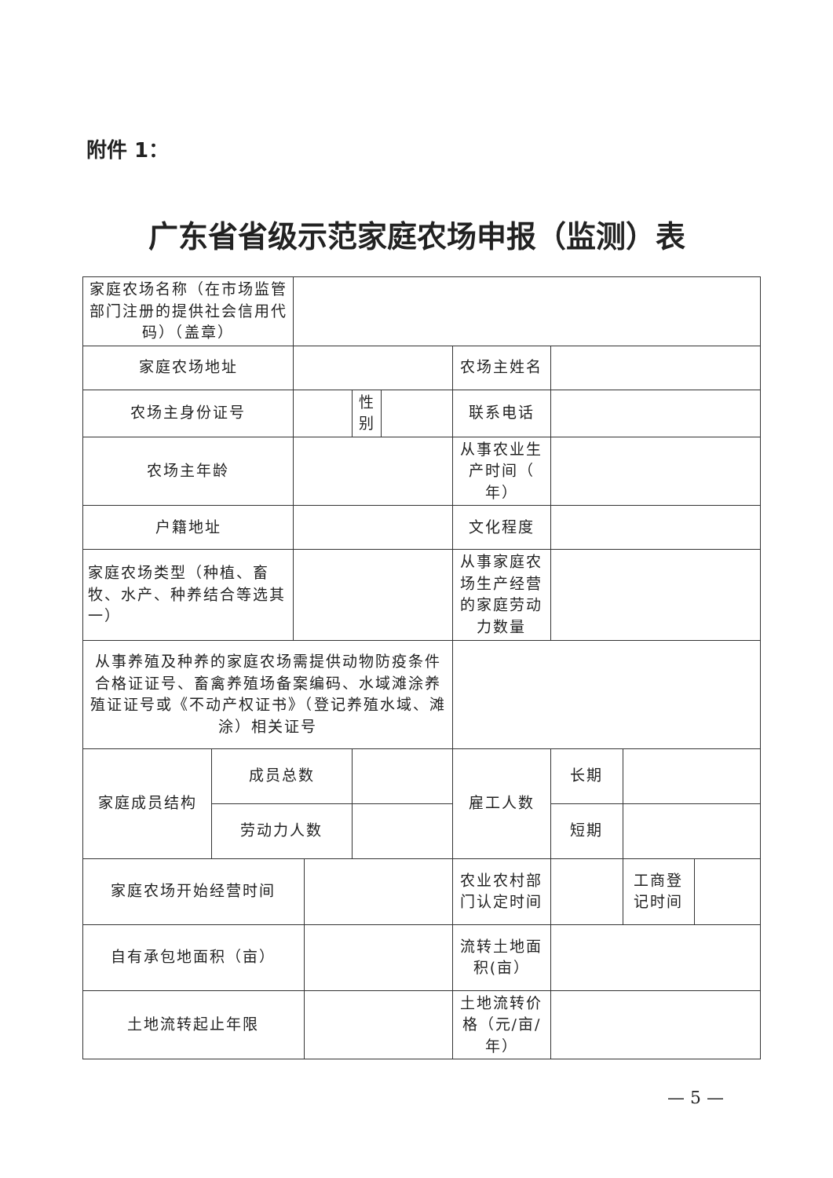附件 1：
广东省省级示范家庭农场申报（监测）表
| 家庭农场名称（在市场监管部门注册的提供社会信用代码）（盖章） | | | | | | | | | |
| 家庭农场地址 | | | | | | 农场主姓名 | | | |
| 农场主身份证号 | | | | 性别 | | 联系电话 | | | |
| 农场主年龄 | | | | | | 从事农业生产时间（ 年） | | | |
| 户籍地址 | | | | | | 文化程度 | | | |
| 家庭农场类型（种植、畜牧、水产、种养结合等选其一） | | | | | | 从事家庭农场生产经营的家庭劳动力数量 | | | |
| 从事养殖及种养的家庭农场需提供动物防疫条件合格证证号、畜禽养殖场备案编码、水域滩涂养殖证证号或《不动产权证书》（登记养殖水域、滩涂）相关证号 | | | | | | | | | |
| 家庭成员结构 | 成员总数 | | | | | 雇工人数 | 长期 | | |
| | 劳动力人数 | | | | | | 短期 | | |
| 家庭农场开始经营时间 | | | | | | 农业农村部门认定时间 | | 工商登记时间 | |
| 自有承包地面积（亩） | | | | | | 流转土地面积(亩） | | | |
| 土地流转起止年限 | | | | | | 土地流转价格（元/亩/年） | | | |
— 5 —